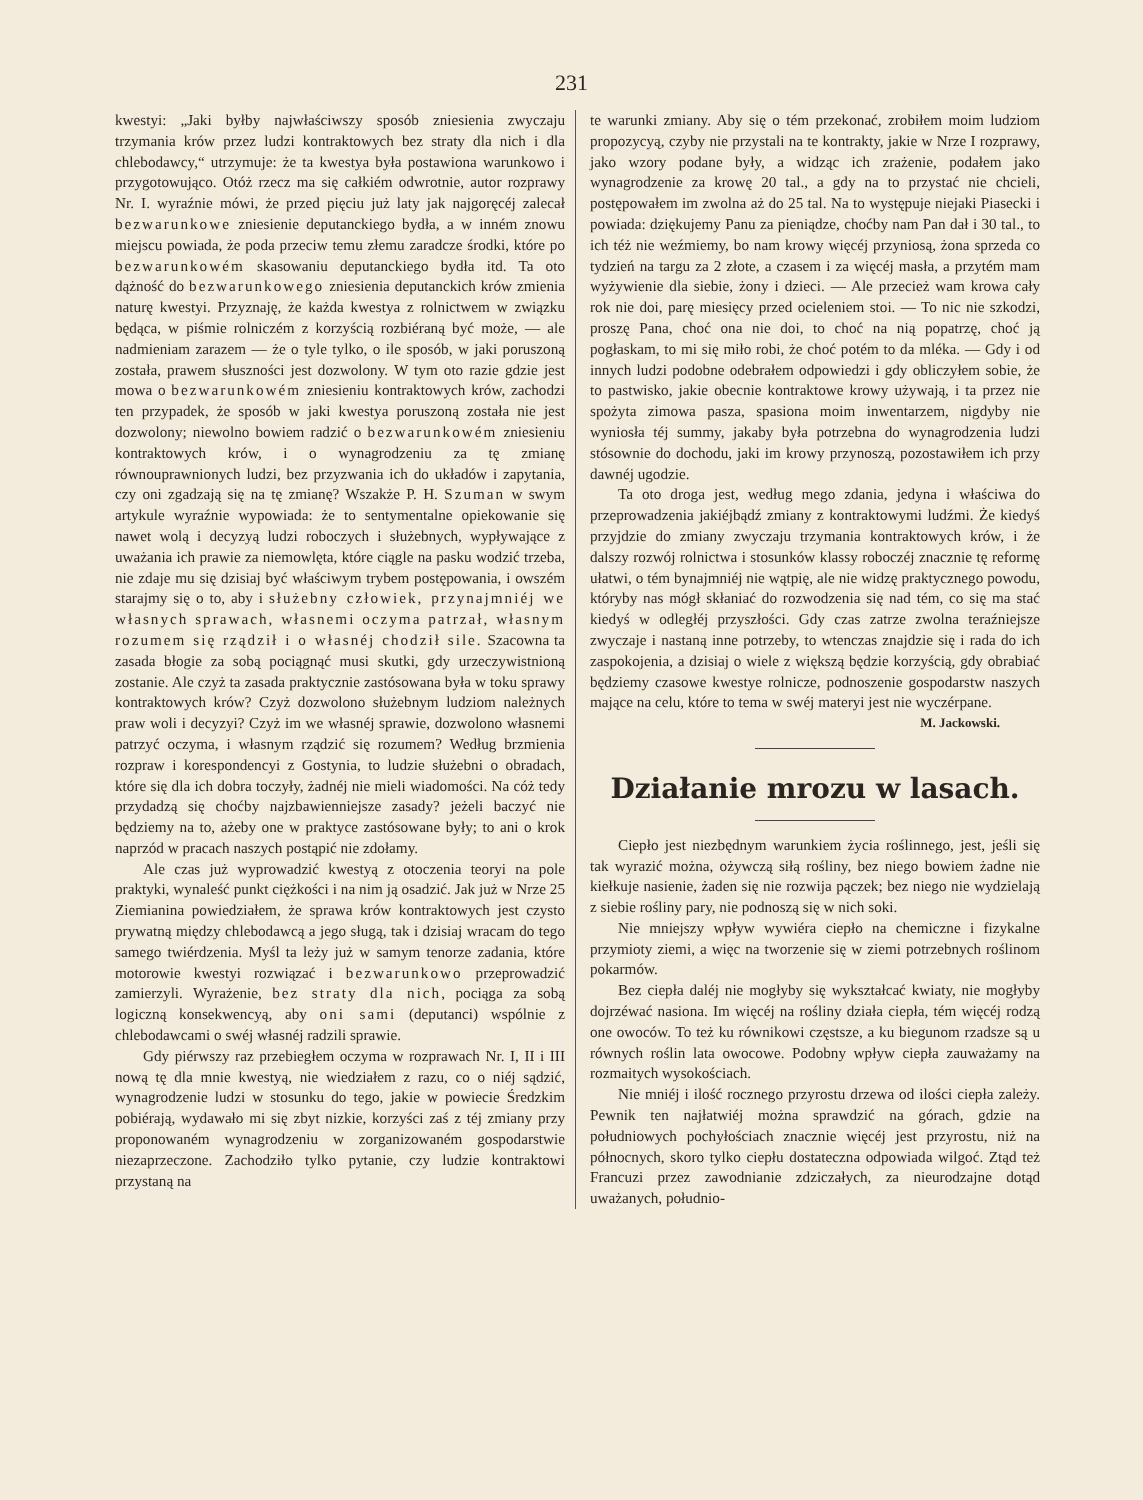231
kwestyi: „Jaki byłby najwłaściwszy sposób zniesienia zwyczaju trzymania krów przez ludzi kontraktowych bez straty dla nich i dla chlebodawcy,“ utrzymuje: że ta kwestya była postawiona warunkowo i przygotowująco. Otóż rzecz ma się całkiém odwrotnie, autor rozprawy Nr. I. wyraźnie mówi, że przed pięciu już laty jak najgoręcéj zalecał bezwarunkowe zniesienie deputanckiego bydła, a w inném znowu miejscu powiada, że poda przeciw temu złemu zaradcze środki, które po bezwarunkowém skasowaniu deputanckiego bydła itd. Ta oto dążność do bezwarunkowego zniesienia deputanckich krów zmienia naturę kwestyi. Przyznaję, że każda kwestya z rolnictwem w związku będąca, w piśmie rolniczém z korzyścią rozbiéraną być może, — ale nadmieniam zarazem — że o tyle tylko, o ile sposób, w jaki poruszoną została, prawem słuszności jest dozwolony. W tym oto razie gdzie jest mowa o bezwarunkowém zniesieniu kontraktowych krów, zachodzi ten przypadek, że sposób w jaki kwestya poruszoną została nie jest dozwolony; niewolno bowiem radzić o bezwarunkowém zniesieniu kontraktowych krów, i o wynagrodzeniu za tę zmianę równouprawnionych ludzi, bez przyzwania ich do układów i zapytania, czy oni zgadzają się na tę zmianę? Wszakże P. H. Szuman w swym artykule wyraźnie wypowiada: że to sentymentalne opiekowanie się nawet wolą i decyzyą ludzi roboczych i służebnych, wypływające z uważania ich prawie za niemowlęta, które ciągle na pasku wodzić trzeba, nie zdaje mu się dzisiaj być właściwym trybem postępowania, i owszém starajmy się o to, aby i służebny człowiek, przynajmniéj we własnych sprawach, własnemi oczyma patrzał, własnym rozumem się rządził i o własnéj chodził sile. Szacowna ta zasada błogie za sobą pociągnąć musi skutki, gdy urzeczywistnioną zostanie. Ale czyż ta zasada praktycznie zastósowana była w toku sprawy kontraktowych krów? Czyż dozwolono służebnym ludziom należnych praw woli i decyzyi? Czyż im we własnéj sprawie, dozwolono własnemi patrzyć oczyma, i własnym rządzić się rozumem? Według brzmienia rozpraw i korespondencyi z Gostynia, to ludzie służebni o obradach, które się dla ich dobra toczyły, żadnéj nie mieli wiadomości. Na cóż tedy przydadzą się choćby najzbawienniejsze zasady? jeżeli baczyć nie będziemy na to, ażeby one w praktyce zastósowane były; to ani o krok naprzód w pracach naszych postąpić nie zdołamy.
Ale czas już wyprowadzić kwestyą z otoczenia teoryi na pole praktyki, wynaleść punkt ciężkości i na nim ją osadzić. Jak już w Nrze 25 Ziemianina powiedziałem, że sprawa krów kontraktowych jest czysto prywatną między chlebodawcą a jego sługą, tak i dzisiaj wracam do tego samego twiérdzenia. Myśl ta leży już w samym tenorze zadania, które motorowie kwestyi rozwiązać i bezwarunkowo przeprowadzić zamierzyli. Wyrażenie, bez straty dla nich, pociąga za sobą logiczną konsekwencyą, aby oni sami (deputanci) wspólnie z chlebodawcami o swéj własnéj radzili sprawie.
Gdy piérwszy raz przebiegłem oczyma w rozprawach Nr. I, II i III nową tę dla mnie kwestyą, nie wiedziałem z razu, co o niéj sądzić, wynagrodzenie ludzi w stosunku do tego, jakie w powiecie Średzkim pobiérają, wydawało mi się zbyt nizkie, korzyści zaś z téj zmiany przy proponowaném wynagrodzeniu w zorganizowaném gospodarstwie niezaprzeczone. Zachodziło tylko pytanie, czy ludzie kontraktowi przystaną na
te warunki zmiany. Aby się o tém przekonać, zrobiłem moim ludziom propozycyą, czyby nie przystali na te kontrakty, jakie w Nrze I rozprawy, jako wzory podane były, a widząc ich zrażenie, podałem jako wynagrodzenie za krowę 20 tal., a gdy na to przystać nie chcieli, postępowałem im zwolna aż do 25 tal. Na to występuje niejaki Piasecki i powiada: dziękujemy Panu za pieniądze, choćby nam Pan dał i 30 tal., to ich téż nie weźmiemy, bo nam krowy więcéj przyniosą, żona sprzeda co tydzień na targu za 2 złote, a czasem i za więcéj masła, a przytém mam wyżywienie dla siebie, żony i dzieci. — Ale przecież wam krowa cały rok nie doi, parę miesięcy przed ocieleniem stoi. — To nic nie szkodzi, proszę Pana, choć ona nie doi, to choć na nią popatrzę, choć ją pogłaskam, to mi się miło robi, że choć potém to da mléka. — Gdy i od innych ludzi podobne odebrałem odpowiedzi i gdy obliczyłem sobie, że to pastwisko, jakie obecnie kontraktowe krowy używają, i ta przez nie spożyta zimowa pasza, spasiona moim inwentarzem, nigdyby nie wyniosła téj summy, jakaby była potrzebna do wynagrodzenia ludzi stósownie do dochodu, jaki im krowy przynoszą, pozostawiłem ich przy dawnéj ugodzie.
Ta oto droga jest, według mego zdania, jedyna i właściwa do przeprowadzenia jakiéjbądź zmiany z kontraktowymi ludźmi. Że kiedyś przyjdzie do zmiany zwyczaju trzymania kontraktowych krów, i że dalszy rozwój rolnictwa i stosunków klassy roboczéj znacznie tę reformę ułatwi, o tém bynajmniéj nie wątpię, ale nie widzę praktycznego powodu, któryby nas mógł skłaniać do rozwodzenia się nad tém, co się ma stać kiedyś w odległéj przyszłości. Gdy czas zatrze zwolna teraźniejsze zwyczaje i nastaną inne potrzeby, to wtenczas znajdzie się i rada do ich zaspokojenia, a dzisiaj o wiele z większą będzie korzyścią, gdy obrabiać będziemy czasowe kwestye rolnicze, podnoszenie gospodarstw naszych mające na celu, które to tema w swéj materyi jest nie wyczérpane.
M. Jackowski.
Działanie mrozu w lasach.
Ciepło jest niezbędnym warunkiem życia roślinnego, jest, jeśli się tak wyrazić można, ożywczą siłą rośliny, bez niego bowiem żadne nie kiełkuje nasienie, żaden się nie rozwija pączek; bez niego nie wydzielają z siebie rośliny pary, nie podnoszą się w nich soki.
Nie mniejszy wpływ wywiéra ciepło na chemiczne i fizykalne przymioty ziemi, a więc na tworzenie się w ziemi potrzebnych roślinom pokarmów.
Bez ciepła daléj nie mogłyby się wykształcać kwiaty, nie mogłyby dojrzéwać nasiona. Im więcéj na rośliny działa ciepła, tém więcéj rodzą one owoców. To też ku równikowi częstsze, a ku biegunom rzadsze są u równych roślin lata owocowe. Podobny wpływ ciepła zauważamy na rozmaitych wysokościach.
Nie mniéj i ilość rocznego przyrostu drzewa od ilości ciepła zależy. Pewnik ten najłatwiéj można sprawdzić na górach, gdzie na południowych pochyłościach znacznie więcéj jest przyrostu, niż na północnych, skoro tylko ciepłu dostateczna odpowiada wilgoć. Ztąd też Francuzi przez zawodnianie zdziczałych, za nieurodzajne dotąd uważanych, południo-